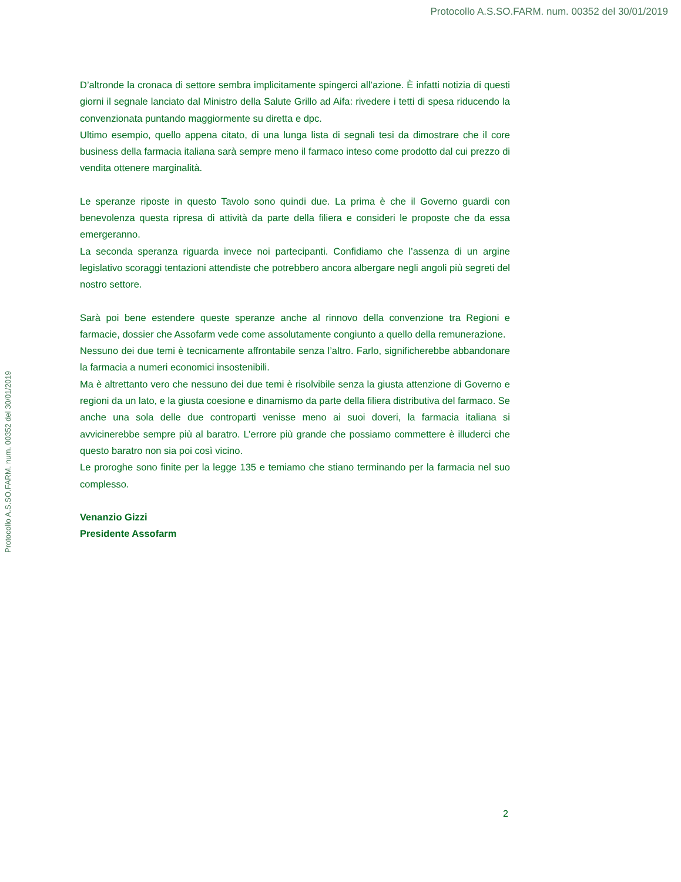Protocollo A.S.SO.FARM. num. 00352 del 30/01/2019
Protocollo A.S.SO.FARM. num. 00352 del 30/01/2019
D’altronde la cronaca di settore sembra implicitamente spingerci all’azione. È infatti notizia di questi giorni il segnale lanciato dal Ministro della Salute Grillo ad Aifa: rivedere i tetti di spesa riducendo la convenzionata puntando maggiormente su diretta e dpc.
Ultimo esempio, quello appena citato, di una lunga lista di segnali tesi da dimostrare che il core business della farmacia italiana sarà sempre meno il farmaco inteso come prodotto dal cui prezzo di vendita ottenere marginalità.
Le speranze riposte in questo Tavolo sono quindi due. La prima è che il Governo guardi con benevolenza questa ripresa di attività da parte della filiera e consideri le proposte che da essa emergeranno.
La seconda speranza riguarda invece noi partecipanti. Confidiamo che l’assenza di un argine legislativo scoraggi tentazioni attendiste che potrebbero ancora albergare negli angoli più segreti del nostro settore.
Sarà poi bene estendere queste speranze anche al rinnovo della convenzione tra Regioni e farmacie, dossier che Assofarm vede come assolutamente congiunto a quello della remunerazione.
Nessuno dei due temi è tecnicamente affrontabile senza l’altro. Farlo, significherebbe abbandonare la farmacia a numeri economici insostenibili.
Ma è altrettanto vero che nessuno dei due temi è risolvibile senza la giusta attenzione di Governo e regioni da un lato, e la giusta coesione e dinamismo da parte della filiera distributiva del farmaco. Se anche una sola delle due controparti venisse meno ai suoi doveri, la farmacia italiana si avvicinerebbe sempre più al baratro. L’errore più grande che possiamo commettere è illuderci che questo baratro non sia poi così vicino.
Le proroghe sono finite per la legge 135 e temiamo che stiano terminando per la farmacia nel suo complesso.
Venanzio Gizzi
Presidente Assofarm
2